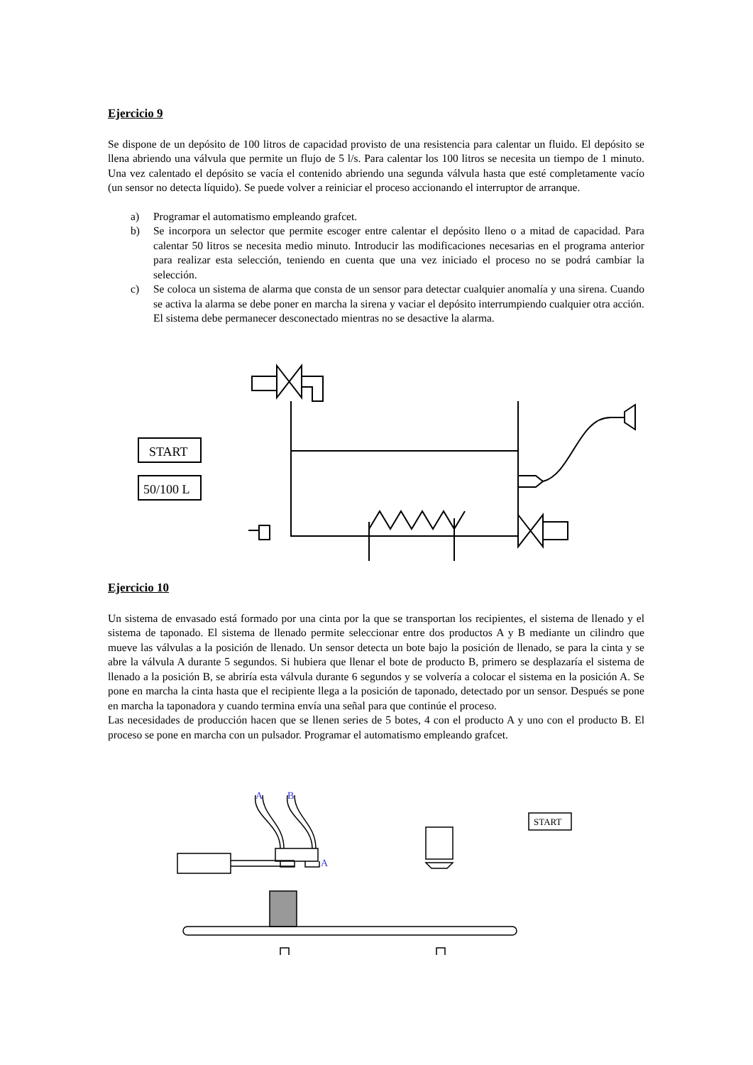Ejercicio 9
Se dispone de un depósito de 100 litros de capacidad provisto de una resistencia para calentar un fluido. El depósito se llena abriendo una válvula que permite un flujo de 5 l/s. Para calentar los 100 litros se necesita un tiempo de 1 minuto. Una vez calentado el depósito se vacía el contenido abriendo una segunda válvula hasta que esté completamente vacío (un sensor no detecta líquido). Se puede volver a reiniciar el proceso accionando el interruptor de arranque.
a) Programar el automatismo empleando grafcet.
b) Se incorpora un selector que permite escoger entre calentar el depósito lleno o a mitad de capacidad. Para calentar 50 litros se necesita medio minuto. Introducir las modificaciones necesarias en el programa anterior para realizar esta selección, teniendo en cuenta que una vez iniciado el proceso no se podrá cambiar la selección.
c) Se coloca un sistema de alarma que consta de un sensor para detectar cualquier anomalía y una sirena. Cuando se activa la alarma se debe poner en marcha la sirena y vaciar el depósito interrumpiendo cualquier otra acción. El sistema debe permanecer desconectado mientras no se desactive la alarma.
START
50/100 L
Ejercicio 10
Un sistema de envasado está formado por una cinta por la que se transportan los recipientes, el sistema de llenado y el sistema de taponado. El sistema de llenado permite seleccionar entre dos productos A y B mediante un cilindro que mueve las válvulas a la posición de llenado. Un sensor detecta un bote bajo la posición de llenado, se para la cinta y se abre la válvula A durante 5 segundos. Si hubiera que llenar el bote de producto B, primero se desplazaría el sistema de llenado a la posición B, se abriría esta válvula durante 6 segundos y se volvería a colocar el sistema en la posición A. Se pone en marcha la cinta hasta que el recipiente llega a la posición de taponado, detectado por un sensor. Después se pone en marcha la taponadora y cuando termina envía una señal para que continúe el proceso.
Las necesidades de producción hacen que se llenen series de 5 botes, 4 con el producto A y uno con el producto B. El proceso se pone en marcha con un pulsador. Programar el automatismo empleando grafcet.
A
B
A
START